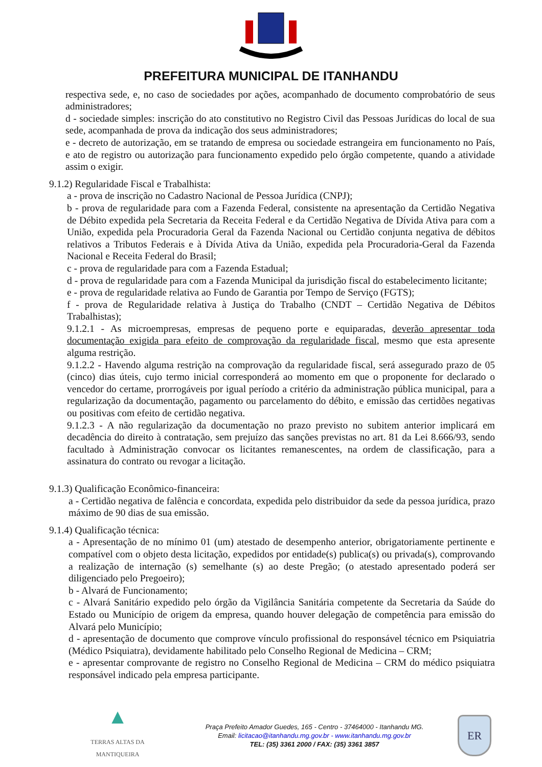PREFEITURA MUNICIPAL DE ITANHANDU
respectiva sede, e, no caso de sociedades por ações, acompanhado de documento comprobatório de seus administradores;
d - sociedade simples: inscrição do ato constitutivo no Registro Civil das Pessoas Jurídicas do local de sua sede, acompanhada de prova da indicação dos seus administradores;
e - decreto de autorização, em se tratando de empresa ou sociedade estrangeira em funcionamento no País, e ato de registro ou autorização para funcionamento expedido pelo órgão competente, quando a atividade assim o exigir.
9.1.2) Regularidade Fiscal e Trabalhista:
a - prova de inscrição no Cadastro Nacional de Pessoa Jurídica (CNPJ);
b - prova de regularidade para com a Fazenda Federal, consistente na apresentação da Certidão Negativa de Débito expedida pela Secretaria da Receita Federal e da Certidão Negativa de Dívida Ativa para com a União, expedida pela Procuradoria Geral da Fazenda Nacional ou Certidão conjunta negativa de débitos relativos a Tributos Federais e à Dívida Ativa da União, expedida pela Procuradoria-Geral da Fazenda Nacional e Receita Federal do Brasil;
c - prova de regularidade para com a Fazenda Estadual;
d - prova de regularidade para com a Fazenda Municipal da jurisdição fiscal do estabelecimento licitante;
e - prova de regularidade relativa ao Fundo de Garantia por Tempo de Serviço (FGTS);
f - prova de Regularidade relativa à Justiça do Trabalho (CNDT – Certidão Negativa de Débitos Trabalhistas);
9.1.2.1 - As microempresas, empresas de pequeno porte e equiparadas, deverão apresentar toda documentação exigida para efeito de comprovação da regularidade fiscal, mesmo que esta apresente alguma restrição.
9.1.2.2 - Havendo alguma restrição na comprovação da regularidade fiscal, será assegurado prazo de 05 (cinco) dias úteis, cujo termo inicial corresponderá ao momento em que o proponente for declarado o vencedor do certame, prorrogáveis por igual período a critério da administração pública municipal, para a regularização da documentação, pagamento ou parcelamento do débito, e emissão das certidões negativas ou positivas com efeito de certidão negativa.
9.1.2.3 - A não regularização da documentação no prazo previsto no subitem anterior implicará em decadência do direito à contratação, sem prejuízo das sanções previstas no art. 81 da Lei 8.666/93, sendo facultado à Administração convocar os licitantes remanescentes, na ordem de classificação, para a assinatura do contrato ou revogar a licitação.
9.1.3) Qualificação Econômico-financeira:
a - Certidão negativa de falência e concordata, expedida pelo distribuidor da sede da pessoa jurídica, prazo máximo de 90 dias de sua emissão.
9.1.4) Qualificação técnica:
a - Apresentação de no mínimo 01 (um) atestado de desempenho anterior, obrigatoriamente pertinente e compatível com o objeto desta licitação, expedidos por entidade(s) publica(s) ou privada(s), comprovando a realização de internação (s) semelhante (s) ao deste Pregão; (o atestado apresentado poderá ser diligenciado pelo Pregoeiro);
b - Alvará de Funcionamento;
c - Alvará Sanitário expedido pelo órgão da Vigilância Sanitária competente da Secretaria da Saúde do Estado ou Município de origem da empresa, quando houver delegação de competência para emissão do Alvará pelo Município;
d - apresentação de documento que comprove vínculo profissional do responsável técnico em Psiquiatria (Médico Psiquiatra), devidamente habilitado pelo Conselho Regional de Medicina – CRM;
e - apresentar comprovante de registro no Conselho Regional de Medicina – CRM do médico psiquiatra responsável indicado pela empresa participante.
▲
TERRAS ALTAS DA MANTIQUEIRA
Praça Prefeito Amador Guedes, 165 - Centro - 37464000 - Itanhandu MG.
Email: licitacao@itanhandu.mg.gov.br - www.itanhandu.mg.gov.br
TEL: (35) 3361 2000 / FAX: (35) 3361 3857
ER